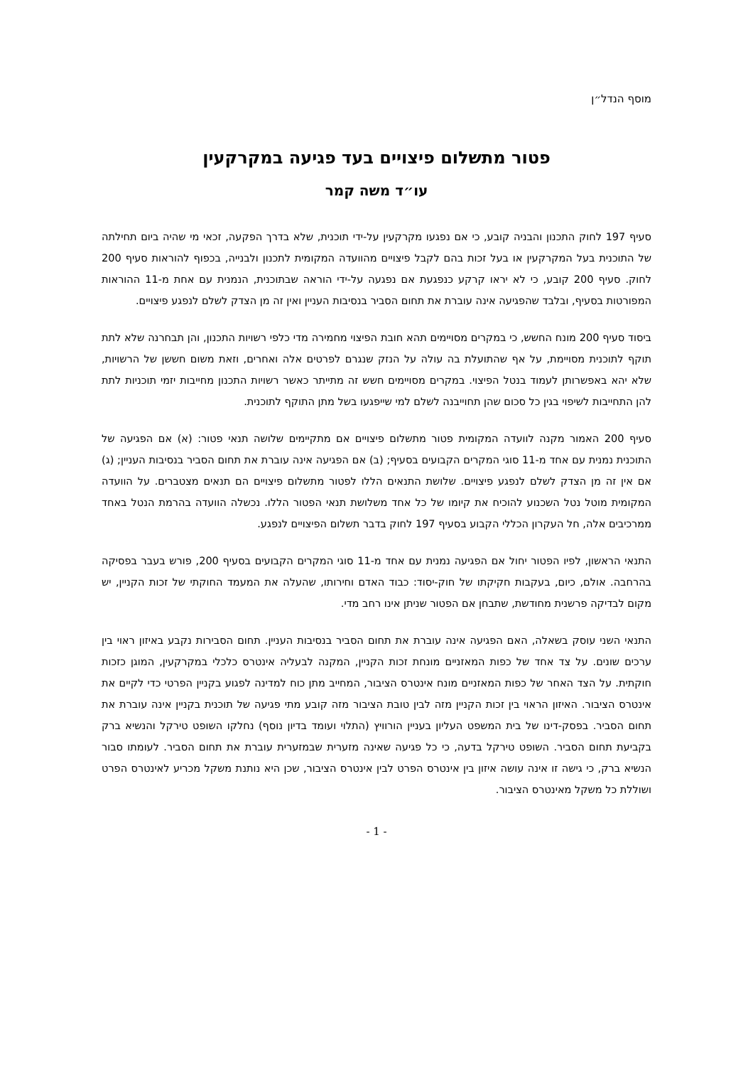מוסף הנדל״ן
פטור מתשלום פיצויים בעד פגיעה במקרקעין
עו״ד משה קמר
סעיף 197 לחוק התכנון והבניה קובע, כי אם נפגעו מקרקעין על-ידי תוכנית, שלא בדרך הפקעה, זכאי מי שהיה ביום תחילתה של התוכנית בעל המקרקעין או בעל זכות בהם לקבל פיצויים מהוועדה המקומית לתכנון ולבנייה, בכפוף להוראות סעיף 200 לחוק. סעיף 200 קובע, כי לא יראו קרקע כנפגעת אם נפגעה על-ידי הוראה שבתוכנית, הנמנית עם אחת מ-11 ההוראות המפורטות בסעיף, ובלבד שהפגיעה אינה עוברת את תחום הסביר בנסיבות העניין ואין זה מן הצדק לשלם לנפגע פיצויים.
ביסוד סעיף 200 מונח החשש, כי במקרים מסויימים תהא חובת הפיצוי מחמירה מדי כלפי רשויות התכנון, והן תבחרנה שלא לתת תוקף לתוכנית מסויימת, על אף שהתועלת בה עולה על הנזק שנגרם לפרטים אלה ואחרים, וזאת משום חששן של הרשויות, שלא יהא באפשרותן לעמוד בנטל הפיצוי. במקרים מסויימים חשש זה מתייתר כאשר רשויות התכנון מחייבות יזמי תוכניות לתת להן התחייבות לשיפוי בגין כל סכום שהן תחוייבנה לשלם למי שייפגעו בשל מתן התוקף לתוכנית.
סעיף 200 האמור מקנה לוועדה המקומית פטור מתשלום פיצויים אם מתקיימים שלושה תנאי פטור: (א) אם הפגיעה של התוכנית נמנית עם אחד מ-11 סוגי המקרים הקבועים בסעיף; (ב) אם הפגיעה אינה עוברת את תחום הסביר בנסיבות העניין; (ג) אם אין זה מן הצדק לשלם לנפגע פיצויים. שלושת התנאים הללו לפטור מתשלום פיצויים הם תנאים מצטברים. על הוועדה המקומית מוטל נטל השכנוע להוכיח את קיומו של כל אחד משלושת תנאי הפטור הללו. נכשלה הוועדה בהרמת הנטל באחד ממרכיבים אלה, חל העקרון הכללי הקבוע בסעיף 197 לחוק בדבר תשלום הפיצויים לנפגע.
התנאי הראשון, לפיו הפטור יחול אם הפגיעה נמנית עם אחד מ-11 סוגי המקרים הקבועים בסעיף 200, פורש בעבר בפסיקה בהרחבה. אולם, כיום, בעקבות חקיקתו של חוק-יסוד: כבוד האדם וחירותו, שהעלה את המעמד החוקתי של זכות הקניין, יש מקום לבדיקה פרשנית מחודשת, שתבחן אם הפטור שניתן אינו רחב מדי.
התנאי השני עוסק בשאלה, האם הפגיעה אינה עוברת את תחום הסביר בנסיבות העניין. תחום הסבירות נקבע באיזון ראוי בין ערכים שונים. על צד אחד של כפות המאזניים מונחת זכות הקניין, המקנה לבעליה אינטרס כלכלי במקרקעין, המוגן כזכות חוקתית. על הצד האחר של כפות המאזניים מונח אינטרס הציבור, המחייב מתן כוח למדינה לפגוע בקניין הפרטי כדי לקיים את אינטרס הציבור. האיזון הראוי בין זכות הקניין מזה לבין טובת הציבור מזה קובע מתי פגיעה של תוכנית בקניין אינה עוברת את תחום הסביר. בפסק-דינו של בית המשפט העליון בעניין הורוויץ (התלוי ועומד בדיון נוסף) נחלקו השופט טירקל והנשיא ברק בקביעת תחום הסביר. השופט טירקל בדעה, כי כל פגיעה שאינה מזערית שבמזערית עוברת את תחום הסביר. לעומתו סבור הנשיא ברק, כי גישה זו אינה עושה איזון בין אינטרס הפרט לבין אינטרס הציבור, שכן היא נותנת משקל מכריע לאינטרס הפרט ושוללת כל משקל מאינטרס הציבור.
- 1 -